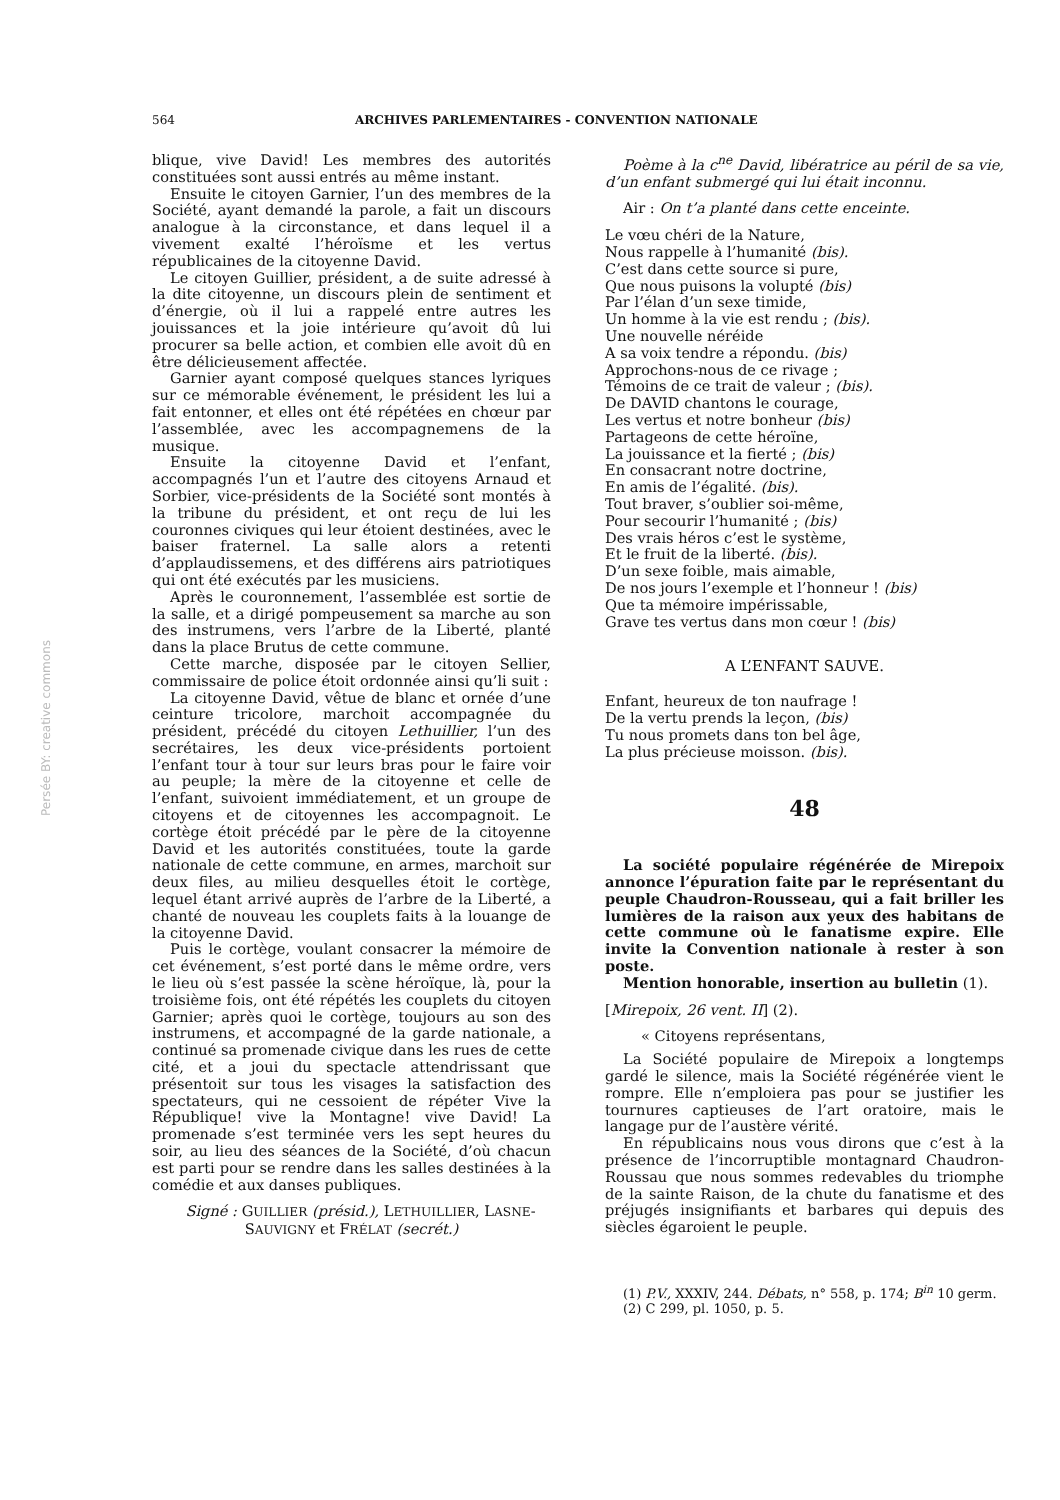564 ARCHIVES PARLEMENTAIRES - CONVENTION NATIONALE
Persée BY: creative commons
blique, vive David! Les membres des autorités constituées sont aussi entrés au même instant.
Ensuite le citoyen Garnier, l’un des membres de la Société, ayant demandé la parole, a fait un discours analogue à la circonstance, et dans lequel il a vivement exalté l’héroïsme et les vertus républicaines de la citoyenne David.
Le citoyen Guillier, président, a de suite adressé à la dite citoyenne, un discours plein de sentiment et d’énergie, où il lui a rappelé entre autres les jouissances et la joie intérieure qu’avoit dû lui procurer sa belle action, et combien elle avoit dû en être délicieusement affectée.
Garnier ayant composé quelques stances lyriques sur ce mémorable événement, le président les lui a fait entonner, et elles ont été répétées en chœur par l’assemblée, avec les accompagnemens de la musique.
Ensuite la citoyenne David et l’enfant, accompagnés l’un et l’autre des citoyens Arnaud et Sorbier, vice-présidents de la Société sont montés à la tribune du président, et ont reçu de lui les couronnes civiques qui leur étoient destinées, avec le baiser fraternel. La salle alors a retenti d’applaudissemens, et des différens airs patriotiques qui ont été exécutés par les musiciens.
Après le couronnement, l’assemblée est sortie de la salle, et a dirigé pompeusement sa marche au son des instrumens, vers l’arbre de la Liberté, planté dans la place Brutus de cette commune.
Cette marche, disposée par le citoyen Sellier, commissaire de police étoit ordonnée ainsi qu’li suit :
La citoyenne David, vêtue de blanc et ornée d’une ceinture tricolore, marchoit accompagnée du président, précédé du citoyen Lethuillier, l’un des secrétaires, les deux vice-présidents portoient l’enfant tour à tour sur leurs bras pour le faire voir au peuple; la mère de la citoyenne et celle de l’enfant, suivoient immédiatement, et un groupe de citoyens et de citoyennes les accompagnoit. Le cortège étoit précédé par le père de la citoyenne David et les autorités constituées, toute la garde nationale de cette commune, en armes, marchoit sur deux files, au milieu desquelles étoit le cortège, lequel étant arrivé auprès de l’arbre de la Liberté, a chanté de nouveau les couplets faits à la louange de la citoyenne David.
Puis le cortège, voulant consacrer la mémoire de cet événement, s’est porté dans le même ordre, vers le lieu où s’est passée la scène héroïque, là, pour la troisième fois, ont été répétés les couplets du citoyen Garnier; après quoi le cortège, toujours au son des instrumens, et accompagné de la garde nationale, a continué sa promenade civique dans les rues de cette cité, et a joui du spectacle attendrissant que présentoit sur tous les visages la satisfaction des spectateurs, qui ne cessoient de répéter Vive la République! vive la Montagne! vive David! La promenade s’est terminée vers les sept heures du soir, au lieu des séances de la Société, d’où chacun est parti pour se rendre dans les salles destinées à la comédie et aux danses publiques.
Signé : GUILLIER (présid.), LETHUILLIER, LASNE-SAUVIGNY et FRÉLAT (secrét.)
Poème à la c<sup>ne</sup> David, libératrice au péril de sa vie, d’un enfant submergé qui lui était inconnu.
Air : On t’a planté dans cette enceinte.
Le vœu chéri de la Nature,
Nous rappelle à l’humanité (bis).
C’est dans cette source si pure,
Que nous puisons la volupté (bis)
Par l’élan d’un sexe timide,
Un homme à la vie est rendu ; (bis).
Une nouvelle néréide
A sa voix tendre a répondu. (bis)
Approchons-nous de ce rivage ;
Témoins de ce trait de valeur ; (bis).
De DAVID chantons le courage,
Les vertus et notre bonheur (bis)
Partageons de cette héroïne,
La jouissance et la fierté ; (bis)
En consacrant notre doctrine,
En amis de l’égalité. (bis).
Tout braver, s’oublier soi-même,
Pour secourir l’humanité ; (bis)
Des vrais héros c’est le système,
Et le fruit de la liberté. (bis).
D’un sexe foible, mais aimable,
De nos jours l’exemple et l’honneur ! (bis)
Que ta mémoire impérissable,
Grave tes vertus dans mon cœur ! (bis)
A L’ENFANT SAUVE.
Enfant, heureux de ton naufrage !
De la vertu prends la leçon, (bis)
Tu nous promets dans ton bel âge,
La plus précieuse moisson. (bis).
48
La société populaire régénérée de Mirepoix annonce l’épuration faite par le représentant du peuple Chaudron-Rousseau, qui a fait briller les lumières de la raison aux yeux des habitans de cette commune où le fanatisme expire. Elle invite la Convention nationale à rester à son poste.
Mention honorable, insertion au bulletin (1).
[Mirepoix, 26 vent. II] (2).
« Citoyens représentans,
La Société populaire de Mirepoix a longtemps gardé le silence, mais la Société régénérée vient le rompre. Elle n’emploiera pas pour se justifier les tournures captieuses de l’art oratoire, mais le langage pur de l’austère vérité.
En républicains nous vous dirons que c’est à la présence de l’incorruptible montagnard Chaudron-Roussau que nous sommes redevables du triomphe de la sainte Raison, de la chute du fanatisme et des préjugés insignifiants et barbares qui depuis des siècles égaroient le peuple.
(1) P.V., XXXIV, 244. Débats, n° 558, p. 174; B<sup>in</sup> 10 germ.
(2) C 299, pl. 1050, p. 5.